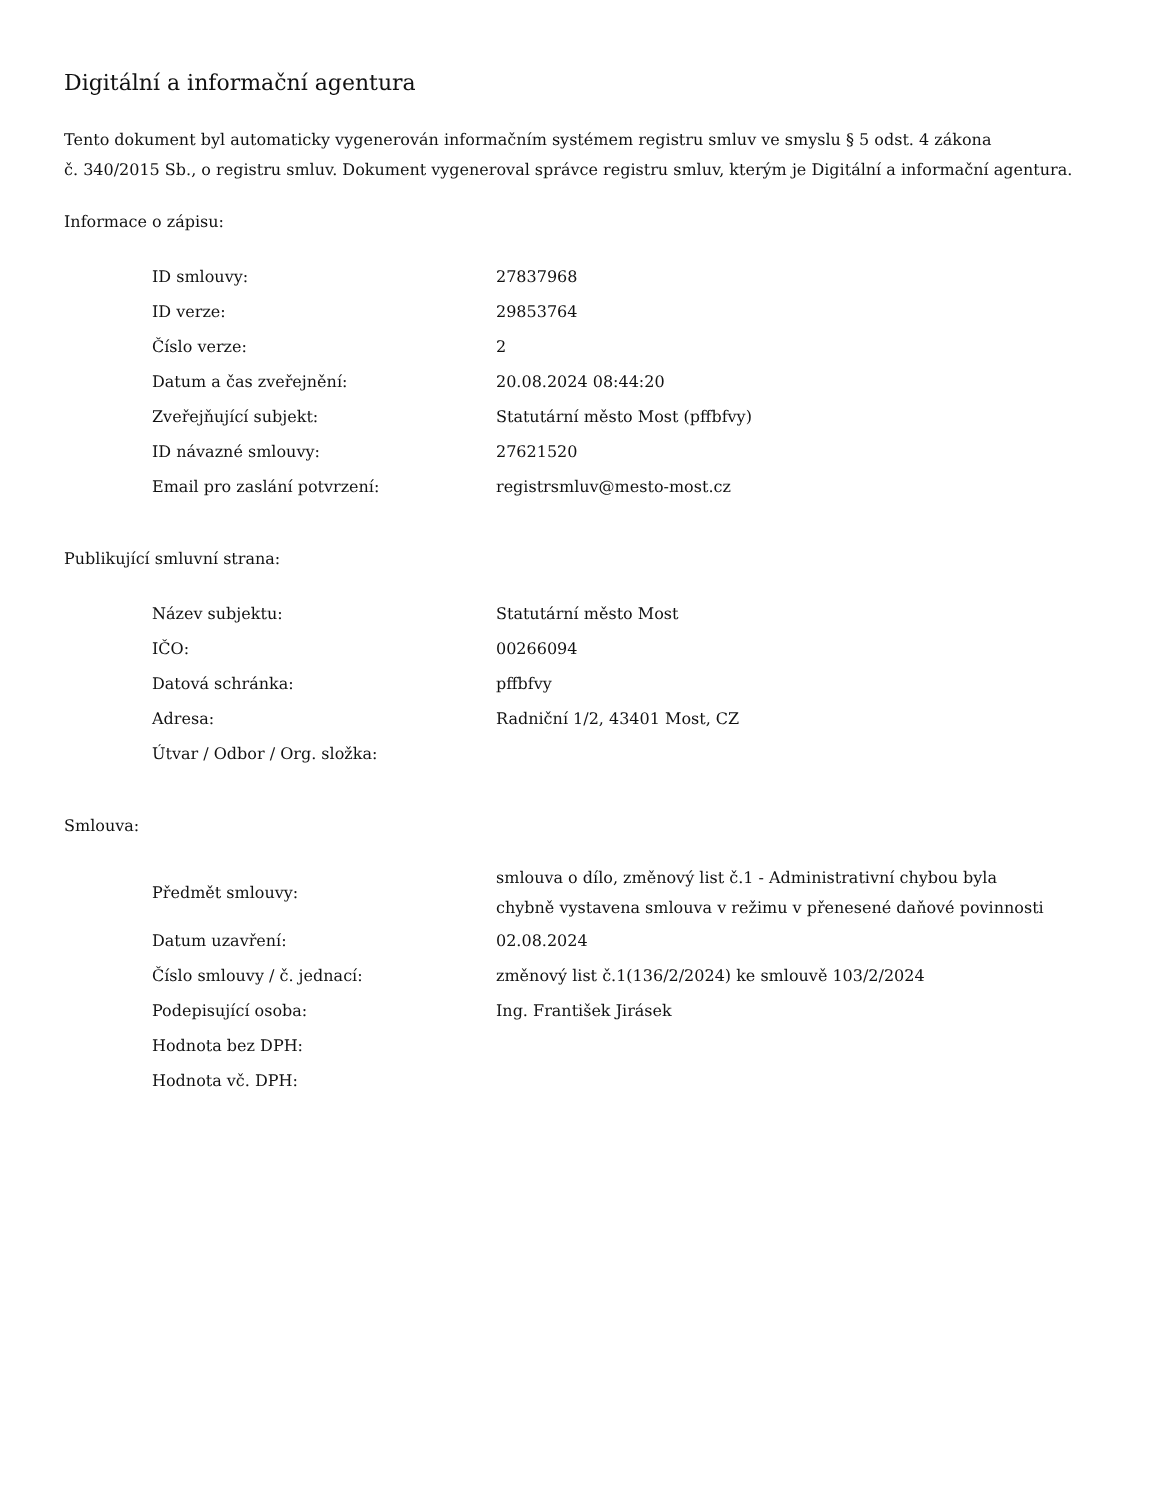Digitální a informační agentura
Tento dokument byl automaticky vygenerován informačním systémem registru smluv ve smyslu § 5 odst. 4 zákona
č. 340/2015 Sb., o registru smluv. Dokument vygeneroval správce registru smluv, kterým je Digitální a informační agentura.
Informace o zápisu:
| ID smlouvy: | 27837968 |
| ID verze: | 29853764 |
| Číslo verze: | 2 |
| Datum a čas zveřejnění: | 20.08.2024 08:44:20 |
| Zveřejňující subjekt: | Statutární město Most (pffbfvy) |
| ID návazné smlouvy: | 27621520 |
| Email pro zaslání potvrzení: | registrsmluv@mesto-most.cz |
Publikující smluvní strana:
| Název subjektu: | Statutární město Most |
| IČO: | 00266094 |
| Datová schránka: | pffbfvy |
| Adresa: | Radniční 1/2, 43401 Most, CZ |
| Útvar / Odbor / Org. složka: | |
Smlouva:
| Předmět smlouvy: | smlouva o dílo, změnový list č.1 - Administrativní chybou byla chybně vystavena smlouva v režimu v přenesené daňové povinnosti |
| Datum uzavření: | 02.08.2024 |
| Číslo smlouvy / č. jednací: | změnový list č.1(136/2/2024) ke smlouvě 103/2/2024 |
| Podepisující osoba: | Ing. František Jirásek |
| Hodnota bez DPH: | |
| Hodnota vč. DPH: | |